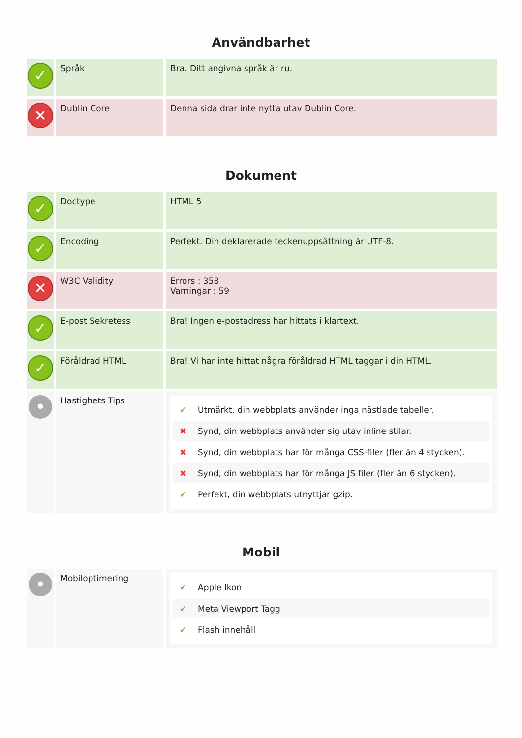Användbarhet
| ✓ | Språk | Bra. Ditt angivna språk är ru. |
| ✕ | Dublin Core | Denna sida drar inte nytta utav Dublin Core. |
Dokument
| ✓ | Doctype | HTML 5 |
| ✓ | Encoding | Perfekt. Din deklarerade teckenuppsättning är UTF-8. |
| ✕ | W3C Validity | Errors : 358 Varningar : 59 |
| ✓ | E-post Sekretess | Bra! Ingen e-postadress har hittats i klartext. |
| ✓ | Föråldrad HTML | Bra! Vi har inte hittat några föråldrad HTML taggar i din HTML. |
| • | Hastighets Tips | ✔ Utmärkt, din webbplats använder inga nästlade tabeller. ✖ Synd, din webbplats använder sig utav inline stilar. ✖ Synd, din webbplats har för många CSS-filer (fler än 4 stycken). ✖ Synd, din webbplats har för många JS filer (fler än 6 stycken). ✔ Perfekt, din webbplats utnyttjar gzip. |
Mobil
| • | Mobiloptimering | ✔ Apple Ikon ✔ Meta Viewport Tagg ✔ Flash innehåll |